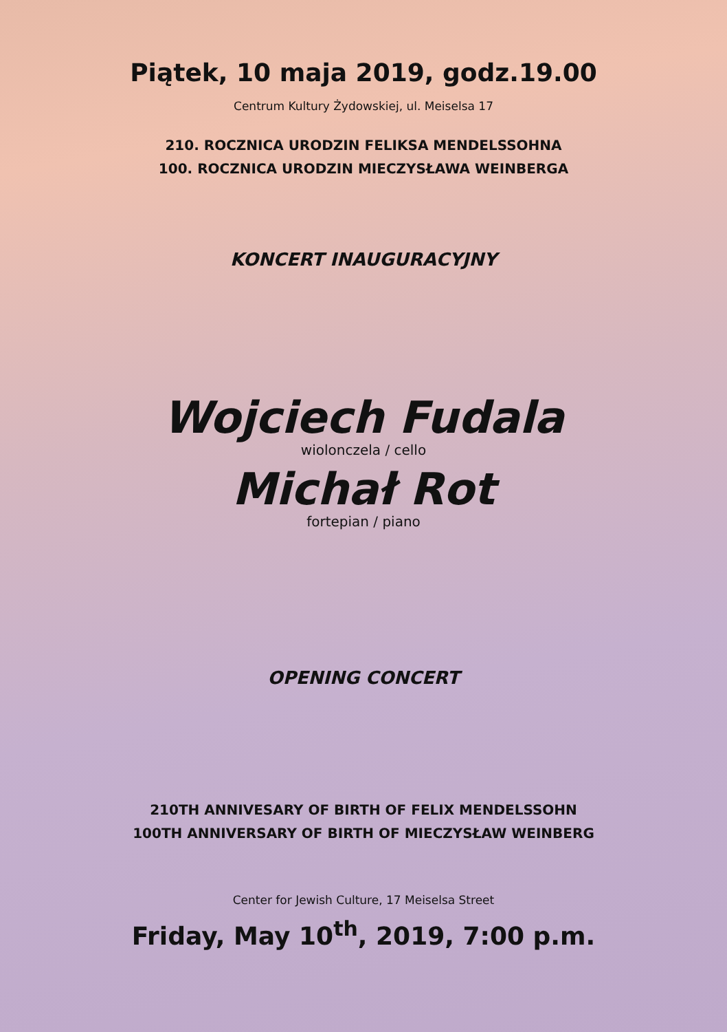Piątek, 10 maja 2019, godz.19.00
Centrum Kultury Żydowskiej, ul. Meiselsa 17
210. ROCZNICA URODZIN FELIKSA MENDELSSOHNA
100. ROCZNICA URODZIN MIECZYSŁAWA WEINBERGA
KONCERT INAUGURACYJNY
Wojciech Fudala
wiolonczela / cello
Michał Rot
fortepian / piano
OPENING CONCERT
210TH ANNIVESARY OF BIRTH OF FELIX MENDELSSOHN
100TH ANNIVERSARY OF BIRTH OF MIECZYSŁAW WEINBERG
Center for Jewish Culture, 17 Meiselsa Street
Friday, May 10<sup>th</sup>, 2019, 7:00 p.m.